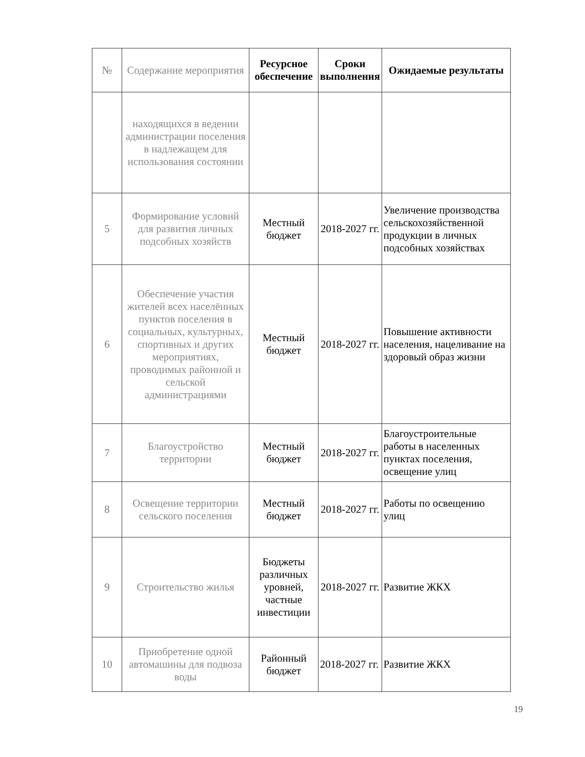| № | Содержание мероприятия | Ресурсное обеспечение | Сроки выполнения | Ожидаемые результаты |
| --- | --- | --- | --- | --- |
| | находящихся в ведении администрации поселения в надлежащем для использования состоянии | | | |
| 5 | Формирование условий для развития личных подсобных хозяйств | Местный бюджет | 2018-2027 гг. | Увеличение производства сельскохозяйственной продукции в личных подсобных хозяйствах |
| 6 | Обеспечение участия жителей всех населённых пунктов поселения в социальных, культурных, спортивных и других мероприятиях, проводимых районной и сельской администрациями | Местный бюджет | 2018-2027 гг. | Повышение активности населения, нацеливание на здоровый образ жизни |
| 7 | Благоустройство территории | Местный бюджет | 2018-2027 гг. | Благоустроительные работы в населенных пунктах поселения, освещение улиц |
| 8 | Освещение территории сельского поселения | Местный бюджет | 2018-2027 гг. | Работы по освещению улиц |
| 9 | Строительство жилья | Бюджеты различных уровней, частные инвестиции | 2018-2027 гг. | Развитие ЖКХ |
| 10 | Приобретение одной автомашины для подвоза воды | Районный бюджет | 2018-2027 гг. | Развитие ЖКХ |
19